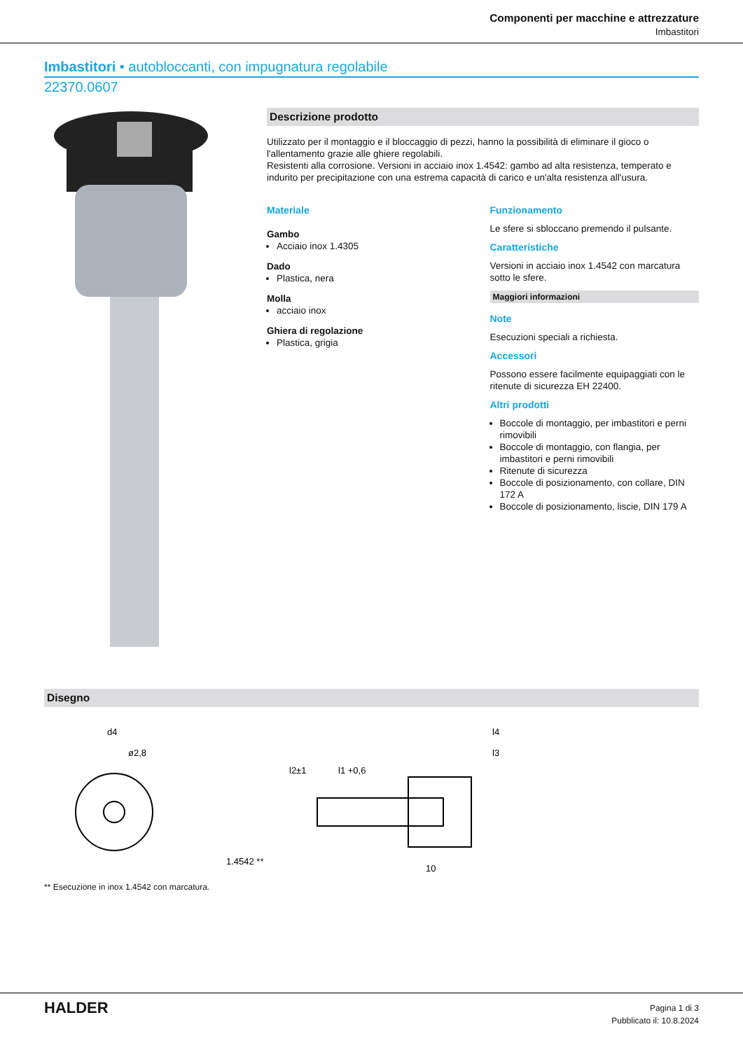Componenti per macchine e attrezzature
Imbastitori
Imbastitori • autobloccanti, con impugnatura regolabile
22370.0607
Descrizione prodotto
Utilizzato per il montaggio e il bloccaggio di pezzi, hanno la possibilità di eliminare il gioco o l'allentamento grazie alle ghiere regolabili.
Resistenti alla corrosione. Versioni in acciaio inox 1.4542: gambo ad alta resistenza, temperato e indurito per precipitazione con una estrema capacità di carico e un'alta resistenza all'usura.
Materiale
Gambo
Acciaio inox 1.4305
Dado
Plastica, nera
Molla
acciaio inox
Ghiera di regolazione
Plastica, grigia
Funzionamento
Le sfere si sbloccano premendo il pulsante.
Caratteristiche
Versioni in acciaio inox 1.4542 con marcatura sotto le sfere.
Maggiori informazioni
Note
Esecuzioni speciali a richiesta.
Accessori
Possono essere facilmente equipaggiati con le ritenute di sicurezza EH 22400.
Altri prodotti
Boccole di montaggio, per imbastitori e perni rimovibili
Boccole di montaggio, con flangia, per imbastitori e perni rimovibili
Ritenute di sicurezza
Boccole di posizionamento, con collare, DIN 172 A
Boccole di posizionamento, liscie, DIN 179 A
Disegno
d4
ø2,8
l4
l3
l1 +0,6
l2±1
1.4542 **
10
** Esecuzione in inox 1.4542 con marcatura.
HALDER
Pagina 1 di 3
Pubblicato il: 10.8.2024